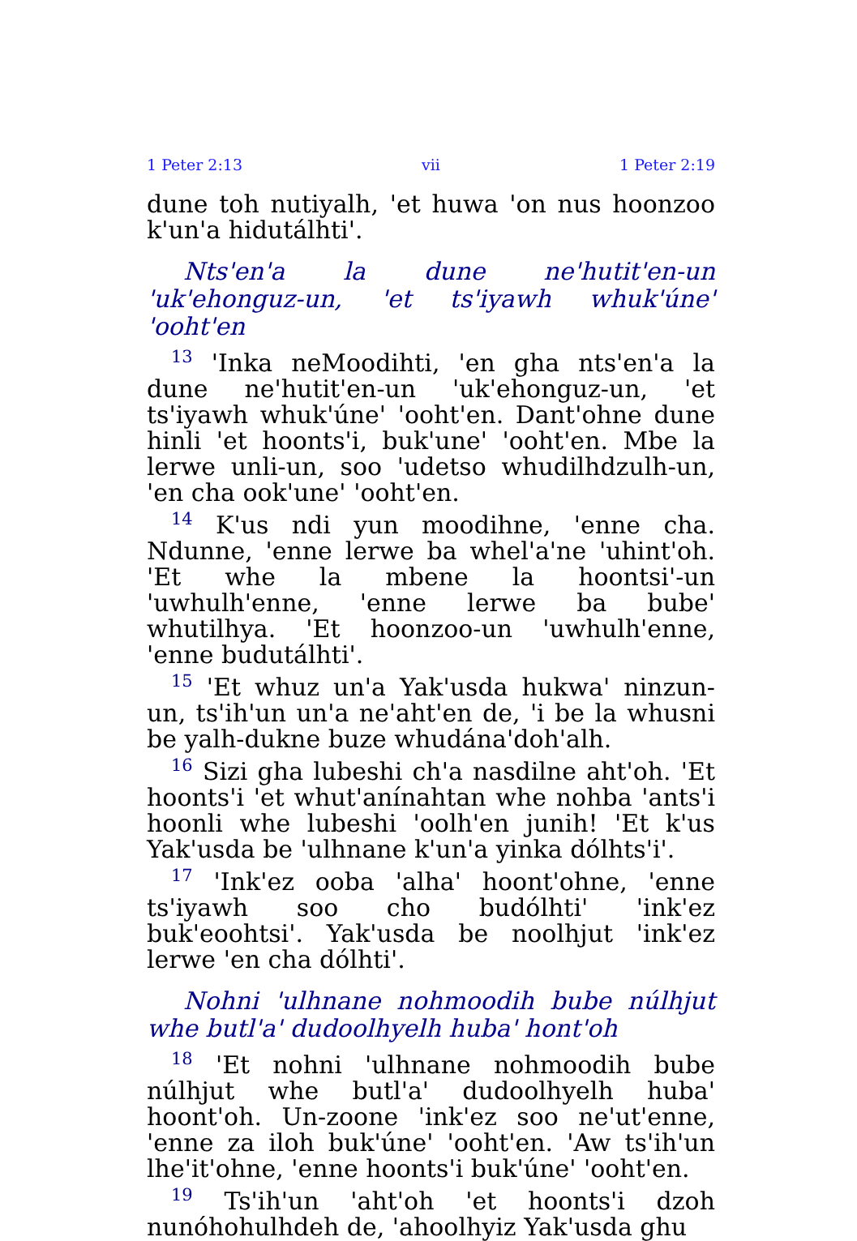1 Peter 2:13 vii 1 Peter 2:19
dune toh nutiyalh, 'et huwa 'on nus hoonzoo k'un'a hidutálhti'.
Nts'en'a la dune ne'hutit'en-un 'uk'ehonguz-un, 'et ts'iyawh whuk'úne' 'ooht'en
<sup>13</sup> 'Inka neMoodihti, 'en gha nts'en'a la dune ne'hutit'en-un 'uk'ehonguz-un, 'et ts'iyawh whuk'úne' 'ooht'en. Dant'ohne dune hinli 'et hoonts'i, buk'une' 'ooht'en. Mbe la lerwe unli-un, soo 'udetso whudilhdzulh-un, 'en cha ook'une' 'ooht'en.
<sup>14</sup> K'us ndi yun moodihne, 'enne cha. Ndunne, 'enne lerwe ba whel'a'ne 'uhint'oh. 'Et whe la mbene la hoontsi'-un 'uwhulh'enne, 'enne lerwe ba bube' whutilhya. 'Et hoonzoo-un 'uwhulh'enne, 'enne budutálhti'.
<sup>15</sup> 'Et whuz un'a Yak'usda hukwa' ninzun-un, ts'ih'un un'a ne'aht'en de, 'i be la whusni be yalh-dukne buze whudánа'doh'alh.
<sup>16</sup> Sizi gha lubeshi ch'a nasdilne aht'oh. 'Et hoonts'i 'et whut'anínahtan whe nohba 'ants'i hoonli whe lubeshi 'oolh'en junih! 'Et k'us Yak'usda be 'ulhnane k'un'a yinka dólhts'i'.
<sup>17</sup> 'Ink'ez ooba 'alha' hoont'ohne, 'enne ts'iyawh soo cho budólhti' 'ink'ez buk'eoohtsi'. Yak'usda be noolhjut 'ink'ez lerwe 'en cha dólhti'.
Nohni 'ulhnane nohmoodih bube núlhjut whe butl'a' dudoolhyelh huba' hont'oh
<sup>18</sup> 'Et nohni 'ulhnane nohmoodih bube núlhjut whe butl'a' dudoolhyelh huba' hoont'oh. Un-zoone 'ink'ez soo ne'ut'enne, 'enne za iloh buk'úne' 'ooht'en. 'Aw ts'ih'un lhe'it'ohne, 'enne hoonts'i buk'úne' 'ooht'en.
<sup>19</sup> Ts'ih'un 'aht'oh 'et hoonts'i dzoh nunóhohulhdeh de, 'ahoolhyiz Yak'usda ghu